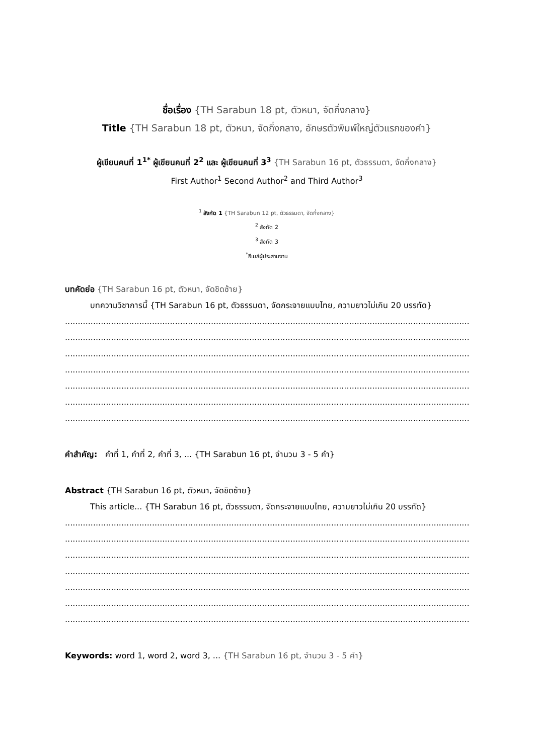ชื่อเรื่อง {TH Sarabun 18 pt, ตัวหนา, จัดกึ่งกลาง}
Title {TH Sarabun 18 pt, ตัวหนา, จัดกึ่งกลาง, อักษรตัวพิมพ์ใหญ่ตัวแรกของคำ}
ผู้เขียนคนที่ 1<sup>1*</sup> ผู้เขียนคนที่ 2<sup>2</sup> และ ผู้เขียนคนที่ 3<sup>3</sup> {TH Sarabun 16 pt, ตัวธรรมดา, จัดกึ่งกลาง}
First Author<sup>1</sup> Second Author<sup>2</sup> and Third Author<sup>3</sup>
<sup>1</sup> สังกัด 1 {TH Sarabun 12 pt, ตัวธรรมดา, จัดกึ่งกลาง}
<sup>2</sup> สังกัด 2
<sup>3</sup> สังกัด 3
<sup>*</sup> อีเมล์ผู้ประสานงาน
บทคัดย่อ {TH Sarabun 16 pt, ตัวหนา, จัดชิดซ้าย}
บทความวิชาการนี้ {TH Sarabun 16 pt, ตัวธรรมดา, จัดกระจายแบบไทย, ความยาวไม่เกิน 20 บรรทัด}
........................................................................................................................................................................
........................................................................................................................................................................
........................................................................................................................................................................
........................................................................................................................................................................
........................................................................................................................................................................
........................................................................................................................................................................
........................................................................................................................................................................
คำสำคัญ: คำที่ 1, คำที่ 2, คำที่ 3, ... {TH Sarabun 16 pt, จำนวน 3 - 5 คำ}
Abstract {TH Sarabun 16 pt, ตัวหนา, จัดชิดซ้าย}
This article... {TH Sarabun 16 pt, ตัวธรรมดา, จัดกระจายแบบไทย, ความยาวไม่เกิน 20 บรรทัด}
........................................................................................................................................................................
........................................................................................................................................................................
........................................................................................................................................................................
........................................................................................................................................................................
........................................................................................................................................................................
........................................................................................................................................................................
........................................................................................................................................................................
Keywords: word 1, word 2, word 3, ... {TH Sarabun 16 pt, จำนวน 3 - 5 คำ}